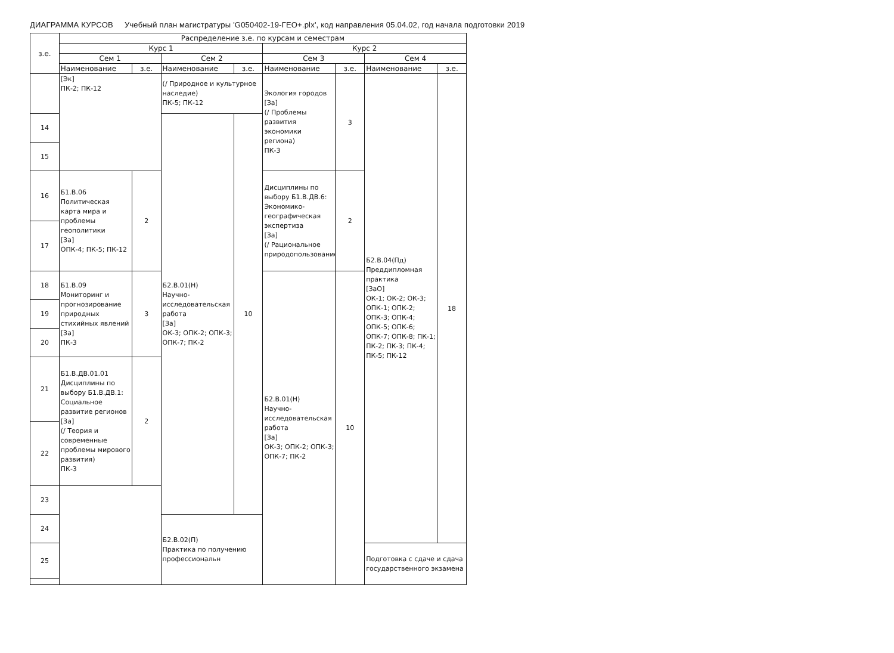ДИАГРАММА КУРСОВ Учебный план магистратуры 'G050402-19-ГЕО+.plx', код направления 05.04.02, год начала подготовки 2019
| з.е. | Распределение з.е. по курсам и семестрам | | | | | | | |
| --- | --- | --- | --- | --- | --- | --- | --- | --- |
| | Курс 1 | | | | Курс 2 | | | |
| | Сем 1 | | Сем 2 | | Сем 3 | | Сем 4 | |
| | Наименование | з.е. | Наименование | з.е. | Наименование | з.е. | Наименование | з.е. |
| | [Эк] ПК-2; ПК-12 | | (/ Природное и культурное наследие) ПК-5; ПК-12 | | Экология городов [За] (/ Проблемы развития экономики региона) ПК-3 | 3 | Б2.В.04(Пд) Преддипломная практика [ЗаО] ОК-1; ОК-2; ОК-3; ОПК-1; ОПК-2; ОПК-3; ОПК-4; ОПК-5; ОПК-6; ОПК-7; ОПК-8; ПК-1; ПК-2; ПК-3; ПК-4; ПК-5; ПК-12 | 18 |
| 14 | | | Б2.В.01(Н) Научно-исследовательская работа [За] ОК-3; ОПК-2; ОПК-3; ОПК-7; ПК-2 | 10 | | | | |
| 15 | | | | | | | | |
| 16 | Б1.В.06 Политическая карта мира и проблемы геополитики [За] ОПК-4; ПК-5; ПК-12 | 2 | | | Дисциплины по выбору Б1.В.ДВ.6: Экономико-географическая экспертиза [За] (/ Рациональное природопользование) | 2 | | |
| 17 | | | | | | | | |
| 18 | Б1.В.09 Мониторинг и прогнозирование природных стихийных явлений [За] ПК-3 | 3 | | | Б2.В.01(Н) Научно-исследовательская работа [За] ОК-3; ОПК-2; ОПК-3; ОПК-7; ПК-2 | 10 | | |
| 19 | | | | | | | | |
| 20 | | | | | | | | |
| 21 | Б1.В.ДВ.01.01 Дисциплины по выбору Б1.В.ДВ.1: Социальное развитие регионов [За] (/ Теория и современные проблемы мирового развития) ПК-3 | 2 | | | | | | |
| 22 | | | | | | | | |
| 23 | | | | | | | | |
| 24 | | | Б2.В.02(П) Практика по получению профессиональн | | | | | |
| 25 | | | | | | | Подготовка с сдаче и сдача государственного экзамена | |